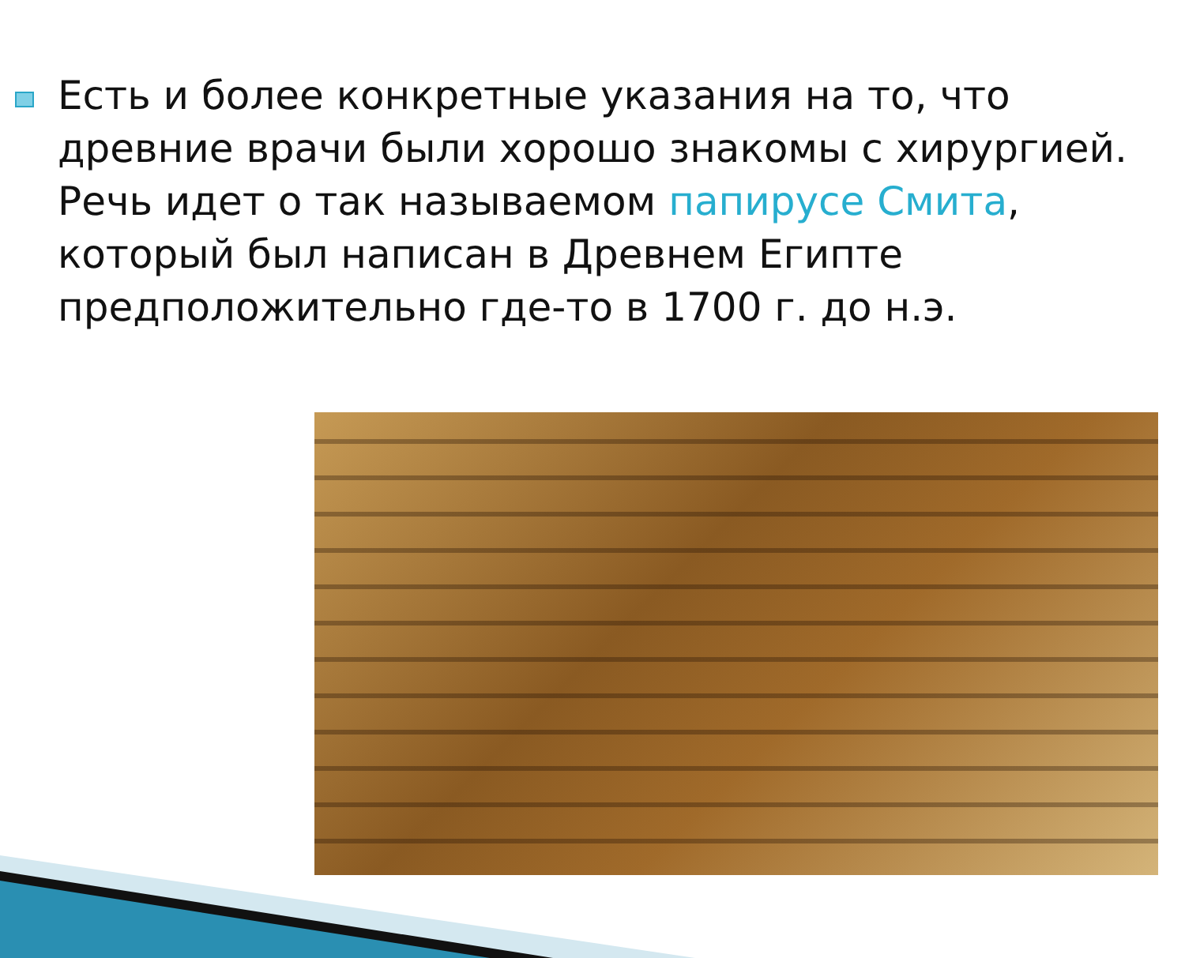Есть и более конкретные указания на то, что древние врачи были хорошо знакомы с хирургией. Речь идет о так называемом папирусе Смита, который был написан в Древнем Египте предположительно где-то в 1700 г. до н.э.